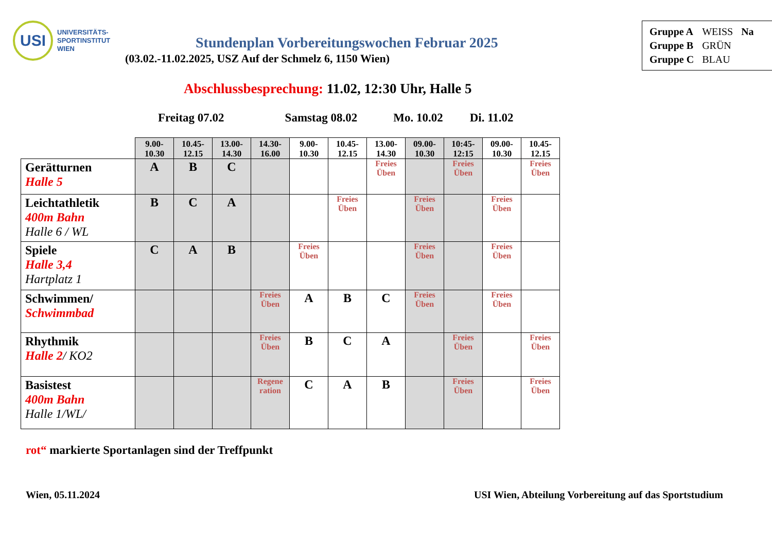USI
UNIVERSITÄTS-
SPORTINSTITUT
WIEN
| Gruppe A | WEISS | Na |
| Gruppe B | GRÜN | |
| Gruppe C | BLAU | |
Stundenplan Vorbereitungswochen Februar 2025
(03.02.-11.02.2025, USZ Auf der Schmelz 6, 1150 Wien)
Abschlussbesprechung: 11.02, 12:30 Uhr, Halle 5
Freitag 07.02 Samstag 08.02 Mo. 10.02 Di. 11.02
| | 9.00- 10.30 | 10.45- 12.15 | 13.00- 14.30 | 14.30- 16.00 | 9.00- 10.30 | 10.45- 12.15 | 13.00- 14.30 | 09.00- 10.30 | 10:45- 12:15 | 09.00- 10.30 | 10.45- 12.15 |
| --- | --- | --- | --- | --- | --- | --- | --- | --- | --- | --- | --- |
| Gerätturnen Halle 5 | A | B | C | | | | Freies Üben | | Freies Üben | | Freies Üben |
| Leichtathletik 400m Bahn Halle 6 / WL | B | C | A | | | Freies Üben | | Freies Üben | | Freies Üben | |
| Spiele Halle 3,4 Hartplatz 1 | C | A | B | | Freies Üben | | | Freies Üben | | Freies Üben | |
| Schwimmen/ Schwimmbad | | | | Freies Üben | A | B | C | Freies Üben | | Freies Üben | |
| Rhythmik Halle 2 / KO2 | | | | Freies Üben | B | C | A | | Freies Üben | | Freies Üben |
| Basistest 400m Bahn Halle 1/WL/ | | | | Regene ration | C | A | B | | Freies Üben | | Freies Üben |
rot“ markierte Sportanlagen sind der Treffpunkt
Wien, 05.11.2024 USI Wien, Abteilung Vorbereitung auf das Sportstudium